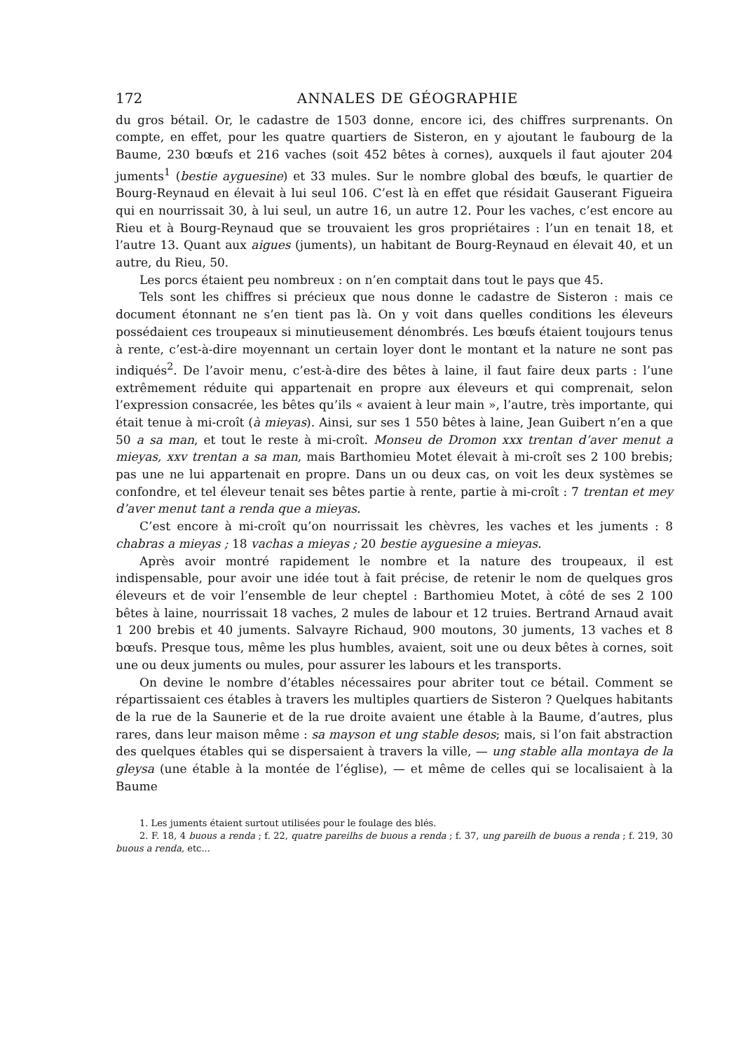172 ANNALES DE GÉOGRAPHIE
du gros bétail. Or, le cadastre de 1503 donne, encore ici, des chiffres surprenants. On compte, en effet, pour les quatre quartiers de Sisteron, en y ajoutant le faubourg de la Baume, 230 bœufs et 216 vaches (soit 452 bêtes à cornes), auxquels il faut ajouter 204 juments<sup>1</sup> (bestie ayguesine) et 33 mules. Sur le nombre global des bœufs, le quartier de Bourg-Reynaud en élevait à lui seul 106. C’est là en effet que résidait Gauserant Figueira qui en nourrissait 30, à lui seul, un autre 16, un autre 12. Pour les vaches, c’est encore au Rieu et à Bourg-Reynaud que se trouvaient les gros propriétaires : l’un en tenait 18, et l’autre 13. Quant aux aigues (juments), un habitant de Bourg-Reynaud en élevait 40, et un autre, du Rieu, 50.
Les porcs étaient peu nombreux : on n’en comptait dans tout le pays que 45.
Tels sont les chiffres si précieux que nous donne le cadastre de Sisteron : mais ce document étonnant ne s’en tient pas là. On y voit dans quelles conditions les éleveurs possédaient ces troupeaux si minutieusement dénombrés. Les bœufs étaient toujours tenus à rente, c’est-à-dire moyennant un certain loyer dont le montant et la nature ne sont pas indiqués<sup>2</sup>. De l’avoir menu, c’est-à-dire des bêtes à laine, il faut faire deux parts : l’une extrêmement réduite qui appartenait en propre aux éleveurs et qui comprenait, selon l’expression consacrée, les bêtes qu’ils « avaient à leur main », l’autre, très importante, qui était tenue à mi-croît (à mieyas). Ainsi, sur ses 1 550 bêtes à laine, Jean Guibert n’en a que 50 a sa man, et tout le reste à mi-croît. Monseu de Dromon xxx trentan d’aver menut a mieyas, xxv trentan a sa man, mais Barthomieu Motet élevait à mi-croît ses 2 100 brebis; pas une ne lui appartenait en propre. Dans un ou deux cas, on voit les deux systèmes se confondre, et tel éleveur tenait ses bêtes partie à rente, partie à mi-croît : 7 trentan et mey d’aver menut tant a renda que a mieyas.
C’est encore à mi-croît qu’on nourrissait les chèvres, les vaches et les juments : 8 chabras a mieyas ; 18 vachas a mieyas ; 20 bestie ayguesine a mieyas.
Après avoir montré rapidement le nombre et la nature des troupeaux, il est indispensable, pour avoir une idée tout à fait précise, de retenir le nom de quelques gros éleveurs et de voir l’ensemble de leur cheptel : Barthomieu Motet, à côté de ses 2 100 bêtes à laine, nourrissait 18 vaches, 2 mules de labour et 12 truies. Bertrand Arnaud avait 1 200 brebis et 40 juments. Salvayre Richaud, 900 moutons, 30 juments, 13 vaches et 8 bœufs. Presque tous, même les plus humbles, avaient, soit une ou deux bêtes à cornes, soit une ou deux juments ou mules, pour assurer les labours et les transports.
On devine le nombre d’étables nécessaires pour abriter tout ce bétail. Comment se répartissaient ces étables à travers les multiples quartiers de Sisteron ? Quelques habitants de la rue de la Saunerie et de la rue droite avaient une étable à la Baume, d’autres, plus rares, dans leur maison même : sa mayson et ung stable desos; mais, si l’on fait abstraction des quelques étables qui se dispersaient à travers la ville, — ung stable alla montaya de la gleysa (une étable à la montée de l’église), — et même de celles qui se localisaient à la Baume
1. Les juments étaient surtout utilisées pour le foulage des blés.
2. F. 18, 4 buous a renda ; f. 22, quatre pareilhs de buous a renda ; f. 37, ung pareilh de buous a renda ; f. 219, 30 buous a renda, etc...